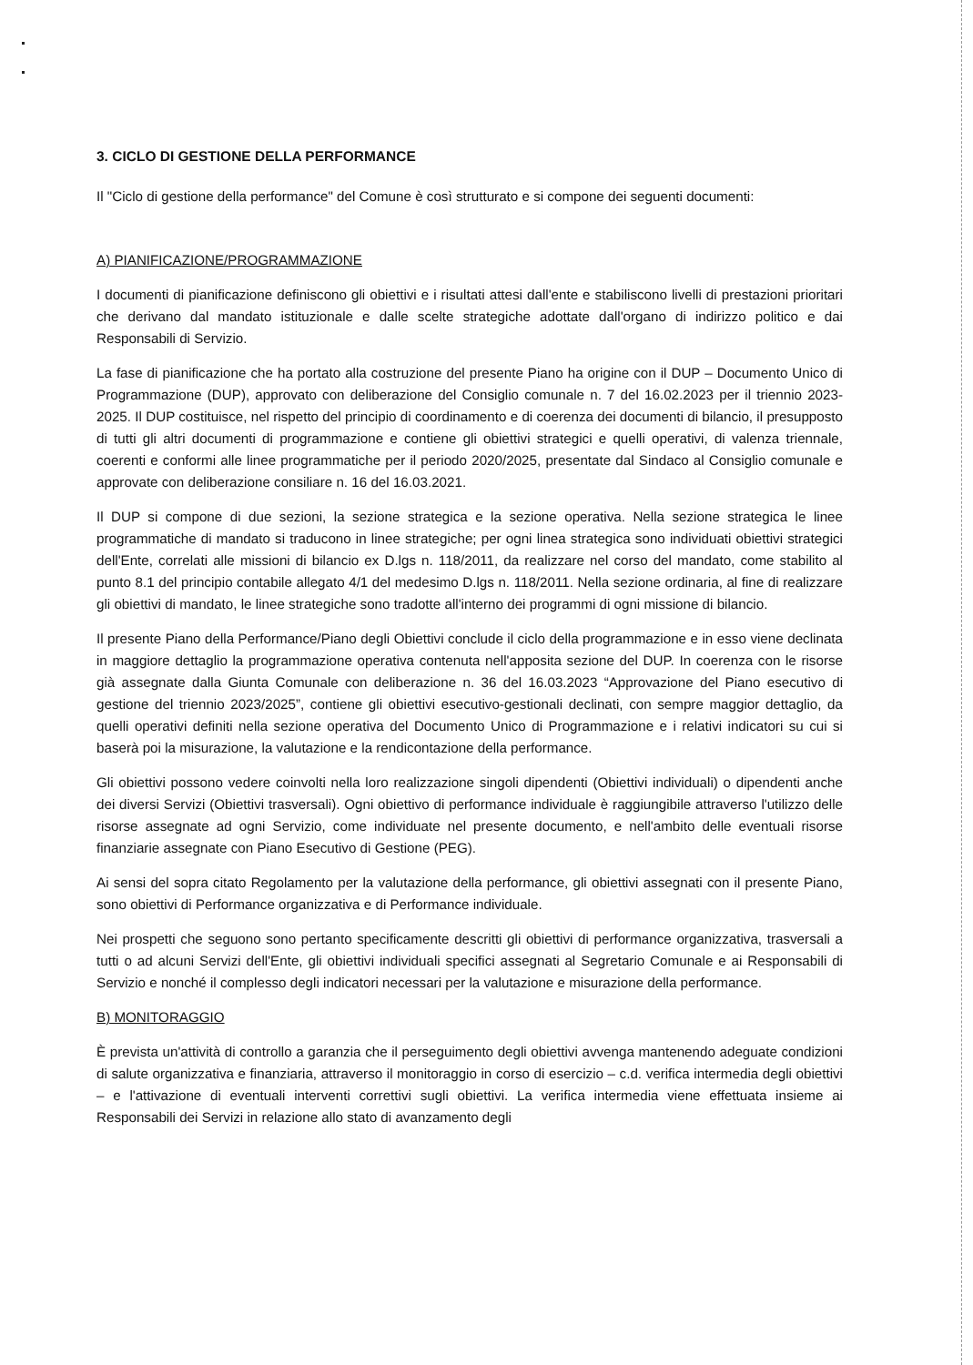3. CICLO DI GESTIONE DELLA PERFORMANCE
Il "Ciclo di gestione della performance" del Comune è così strutturato e si compone dei seguenti documenti:
A) PIANIFICAZIONE/PROGRAMMAZIONE
I documenti di pianificazione definiscono gli obiettivi e i risultati attesi dall'ente e stabiliscono livelli di prestazioni prioritari che derivano dal mandato istituzionale e dalle scelte strategiche adottate dall'organo di indirizzo politico e dai Responsabili di Servizio.
La fase di pianificazione che ha portato alla costruzione del presente Piano ha origine con il DUP – Documento Unico di Programmazione (DUP), approvato con deliberazione del Consiglio comunale n. 7 del 16.02.2023 per il triennio 2023-2025. Il DUP costituisce, nel rispetto del principio di coordinamento e di coerenza dei documenti di bilancio, il presupposto di tutti gli altri documenti di programmazione e contiene gli obiettivi strategici e quelli operativi, di valenza triennale, coerenti e conformi alle linee programmatiche per il periodo 2020/2025, presentate dal Sindaco al Consiglio comunale e approvate con deliberazione consiliare n. 16 del 16.03.2021.
Il DUP si compone di due sezioni, la sezione strategica e la sezione operativa. Nella sezione strategica le linee programmatiche di mandato si traducono in linee strategiche; per ogni linea strategica sono individuati obiettivi strategici dell'Ente, correlati alle missioni di bilancio ex D.lgs n. 118/2011, da realizzare nel corso del mandato, come stabilito al punto 8.1 del principio contabile allegato 4/1 del medesimo D.lgs n. 118/2011. Nella sezione ordinaria, al fine di realizzare gli obiettivi di mandato, le linee strategiche sono tradotte all'interno dei programmi di ogni missione di bilancio.
Il presente Piano della Performance/Piano degli Obiettivi conclude il ciclo della programmazione e in esso viene declinata in maggiore dettaglio la programmazione operativa contenuta nell'apposita sezione del DUP. In coerenza con le risorse già assegnate dalla Giunta Comunale con deliberazione n. 36 del 16.03.2023 “Approvazione del Piano esecutivo di gestione del triennio 2023/2025”, contiene gli obiettivi esecutivo-gestionali declinati, con sempre maggior dettaglio, da quelli operativi definiti nella sezione operativa del Documento Unico di Programmazione e i relativi indicatori su cui si baserà poi la misurazione, la valutazione e la rendicontazione della performance.
Gli obiettivi possono vedere coinvolti nella loro realizzazione singoli dipendenti (Obiettivi individuali) o dipendenti anche dei diversi Servizi (Obiettivi trasversali). Ogni obiettivo di performance individuale è raggiungibile attraverso l'utilizzo delle risorse assegnate ad ogni Servizio, come individuate nel presente documento, e nell'ambito delle eventuali risorse finanziarie assegnate con Piano Esecutivo di Gestione (PEG).
Ai sensi del sopra citato Regolamento per la valutazione della performance, gli obiettivi assegnati con il presente Piano, sono obiettivi di Performance organizzativa e di Performance individuale.
Nei prospetti che seguono sono pertanto specificamente descritti gli obiettivi di performance organizzativa, trasversali a tutti o ad alcuni Servizi dell'Ente, gli obiettivi individuali specifici assegnati al Segretario Comunale e ai Responsabili di Servizio e nonché il complesso degli indicatori necessari per la valutazione e misurazione della performance.
B) MONITORAGGIO
È prevista un'attività di controllo a garanzia che il perseguimento degli obiettivi avvenga mantenendo adeguate condizioni di salute organizzativa e finanziaria, attraverso il monitoraggio in corso di esercizio – c.d. verifica intermedia degli obiettivi – e l'attivazione di eventuali interventi correttivi sugli obiettivi. La verifica intermedia viene effettuata insieme ai Responsabili dei Servizi in relazione allo stato di avanzamento degli